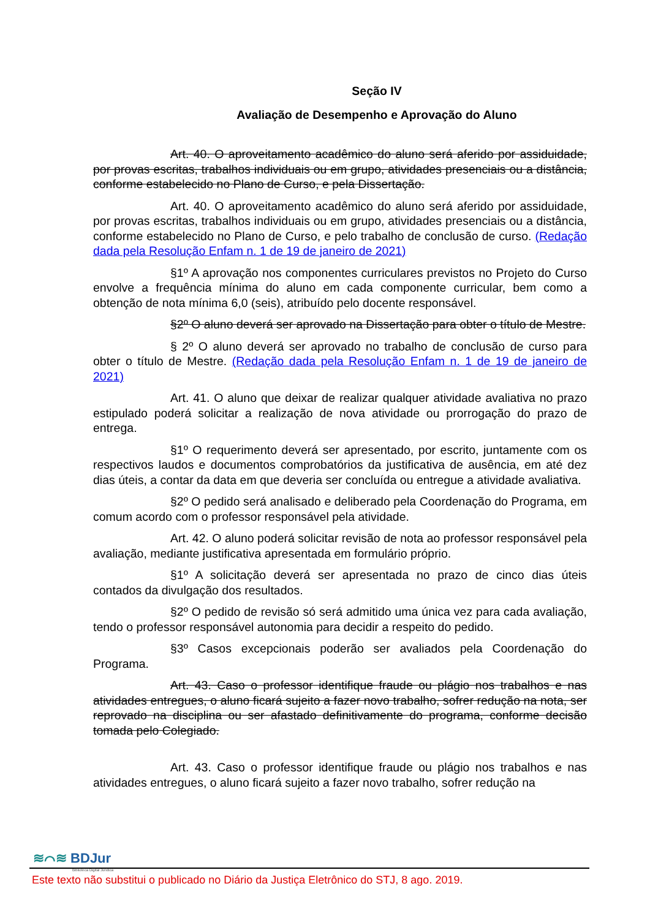Seção IV
Avaliação de Desempenho e Aprovação do Aluno
Art. 40. O aproveitamento acadêmico do aluno será aferido por assiduidade, por provas escritas, trabalhos individuais ou em grupo, atividades presenciais ou a distância, conforme estabelecido no Plano de Curso, e pela Dissertação.
Art. 40. O aproveitamento acadêmico do aluno será aferido por assiduidade, por provas escritas, trabalhos individuais ou em grupo, atividades presenciais ou a distância, conforme estabelecido no Plano de Curso, e pelo trabalho de conclusão de curso. (Redação dada pela Resolução Enfam n. 1 de 19 de janeiro de 2021)
§1º A aprovação nos componentes curriculares previstos no Projeto do Curso envolve a frequência mínima do aluno em cada componente curricular, bem como a obtenção de nota mínima 6,0 (seis), atribuído pelo docente responsável.
§2º O aluno deverá ser aprovado na Dissertação para obter o título de Mestre.
§ 2º O aluno deverá ser aprovado no trabalho de conclusão de curso para obter o título de Mestre. (Redação dada pela Resolução Enfam n. 1 de 19 de janeiro de 2021)
Art. 41. O aluno que deixar de realizar qualquer atividade avaliativa no prazo estipulado poderá solicitar a realização de nova atividade ou prorrogação do prazo de entrega.
§1º O requerimento deverá ser apresentado, por escrito, juntamente com os respectivos laudos e documentos comprobatórios da justificativa de ausência, em até dez dias úteis, a contar da data em que deveria ser concluída ou entregue a atividade avaliativa.
§2º O pedido será analisado e deliberado pela Coordenação do Programa, em comum acordo com o professor responsável pela atividade.
Art. 42. O aluno poderá solicitar revisão de nota ao professor responsável pela avaliação, mediante justificativa apresentada em formulário próprio.
§1º A solicitação deverá ser apresentada no prazo de cinco dias úteis contados da divulgação dos resultados.
§2º O pedido de revisão só será admitido uma única vez para cada avaliação, tendo o professor responsável autonomia para decidir a respeito do pedido.
§3º Casos excepcionais poderão ser avaliados pela Coordenação do Programa.
Art. 43. Caso o professor identifique fraude ou plágio nos trabalhos e nas atividades entregues, o aluno ficará sujeito a fazer novo trabalho, sofrer redução na nota, ser reprovado na disciplina ou ser afastado definitivamente do programa, conforme decisão tomada pelo Colegiado.
Art. 43. Caso o professor identifique fraude ou plágio nos trabalhos e nas atividades entregues, o aluno ficará sujeito a fazer novo trabalho, sofrer redução na
≋⌒≋ BDJur
Biblioteca Digital Jurídica
Este texto não substitui o publicado no Diário da Justiça Eletrônico do STJ, 8 ago. 2019.